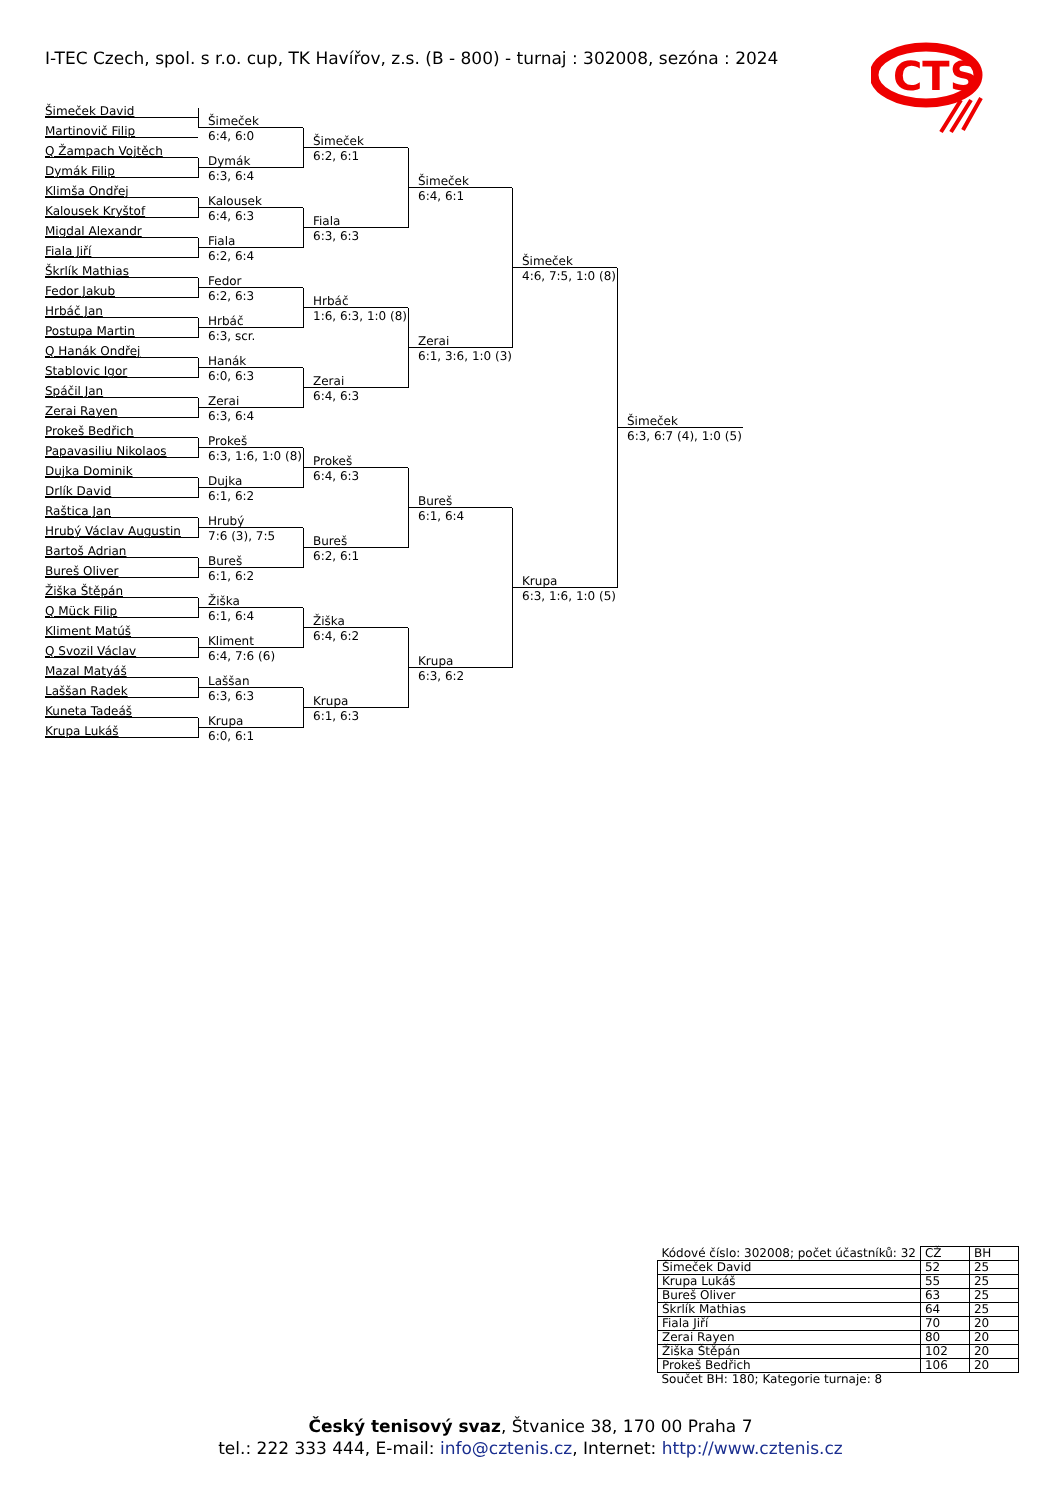I-TEC Czech, spol. s r.o. cup, TK Havířov, z.s. (B - 800) - turnaj : 302008, sezóna : 2024
CTS
Šimeček David
Martinovič Filip
Q Žampach Vojtěch
Dymák Filip
Klimša Ondřej
Kalousek Kryštof
Migdal Alexandr
Fiala Jiří
Škrlík Mathias
Fedor Jakub
Hrbáč Jan
Postupa Martin
Q Hanák Ondřej
Stablovic Igor
Spáčil Jan
Zerai Rayen
Prokeš Bedřich
Papavasiliu Nikolaos
Dujka Dominik
Drlík David
Raštica Jan
Hrubý Václav Augustin
Bartoš Adrian
Bureš Oliver
Žiška Štěpán
Q Mück Filip
Kliment Matúš
Q Svozil Václav
Mazal Matyáš
Laššan Radek
Kuneta Tadeáš
Krupa Lukáš
Šimeček
6:4, 6:0
Dymák
6:3, 6:4
Kalousek
6:4, 6:3
Fiala
6:2, 6:4
Fedor
6:2, 6:3
Hrbáč
6:3, scr.
Hanák
6:0, 6:3
Zerai
6:3, 6:4
Prokeš
6:3, 1:6, 1:0 (8)
Dujka
6:1, 6:2
Hrubý
7:6 (3), 7:5
Bureš
6:1, 6:2
Žiška
6:1, 6:4
Kliment
6:4, 7:6 (6)
Laššan
6:3, 6:3
Krupa
6:0, 6:1
Šimeček
6:2, 6:1
Fiala
6:3, 6:3
Hrbáč
1:6, 6:3, 1:0 (8)
Zerai
6:4, 6:3
Prokeš
6:4, 6:3
Bureš
6:2, 6:1
Žiška
6:4, 6:2
Krupa
6:1, 6:3
Šimeček
6:4, 6:1
Zerai
6:1, 3:6, 1:0 (3)
Bureš
6:1, 6:4
Krupa
6:3, 6:2
Šimeček
4:6, 7:5, 1:0 (8)
Krupa
6:3, 1:6, 1:0 (5)
Šimeček
6:3, 6:7 (4), 1:0 (5)
| Kódové číslo: 302008; počet účastníků: 32 | CŽ | BH |
| Šimeček David | 52 | 25 |
| Krupa Lukáš | 55 | 25 |
| Bureš Oliver | 63 | 25 |
| Škrlík Mathias | 64 | 25 |
| Fiala Jiří | 70 | 20 |
| Zerai Rayen | 80 | 20 |
| Žiška Štěpán | 102 | 20 |
| Prokeš Bedřich | 106 | 20 |
| Součet BH: 180; Kategorie turnaje: 8 | | |
Český tenisový svaz, Štvanice 38, 170 00 Praha 7
tel.: 222 333 444, E-mail: info@cztenis.cz, Internet: http://www.cztenis.cz